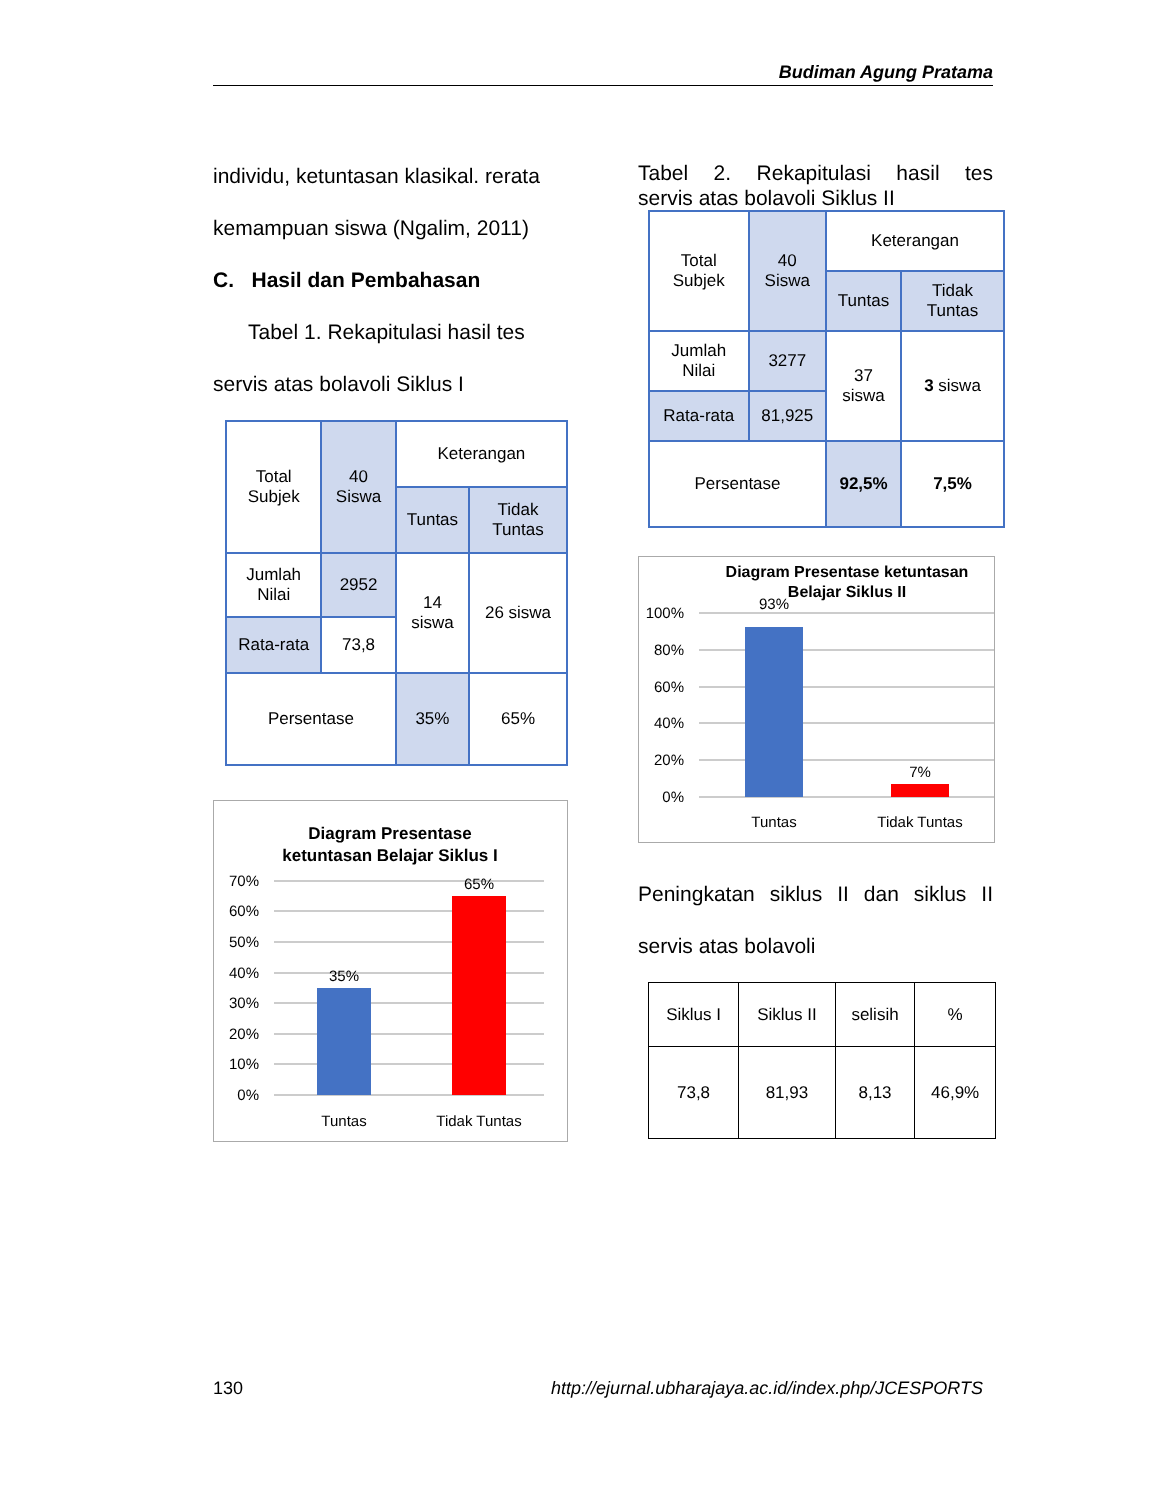Budiman Agung Pratama
individu, ketuntasan klasikal. rerata
kemampuan siswa (Ngalim, 2011)
C. Hasil dan Pembahasan
Tabel 1. Rekapitulasi hasil tes
servis atas bolavoli Siklus I
| Total Subjek | 40 Siswa | Keterangan | |
| | | Tuntas | Tidak Tuntas |
| Jumlah Nilai | 2952 | 14 siswa | 26 siswa |
| Rata-rata | 73,8 | | |
| Persentase | | 35% | 65% |
Diagram Presentase
ketuntasan Belajar Siklus I
70%
60%
50%
40%
30%
20%
10%
0%
35%
65%
Tuntas
Tidak Tuntas
Tabel 2. Rekapitulasi hasil tes
servis atas bolavoli Siklus II
| Total Subjek | 40 Siswa | Keterangan | |
| | | Tuntas | Tidak Tuntas |
| Jumlah Nilai | 3277 | 37 siswa | 3 siswa |
| Rata-rata | 81,925 | | |
| Persentase | | 92,5% | 7,5% |
Diagram Presentase ketuntasan
Belajar Siklus II
100%
80%
60%
40%
20%
0%
93%
7%
Tuntas
Tidak Tuntas
Peningkatan siklus II dan siklus II
servis atas bolavoli
| Siklus I | Siklus II | selisih | % |
| 73,8 | 81,93 | 8,13 | 46,9% |
130 http://ejurnal.ubharajaya.ac.id/index.php/JCESPORTS